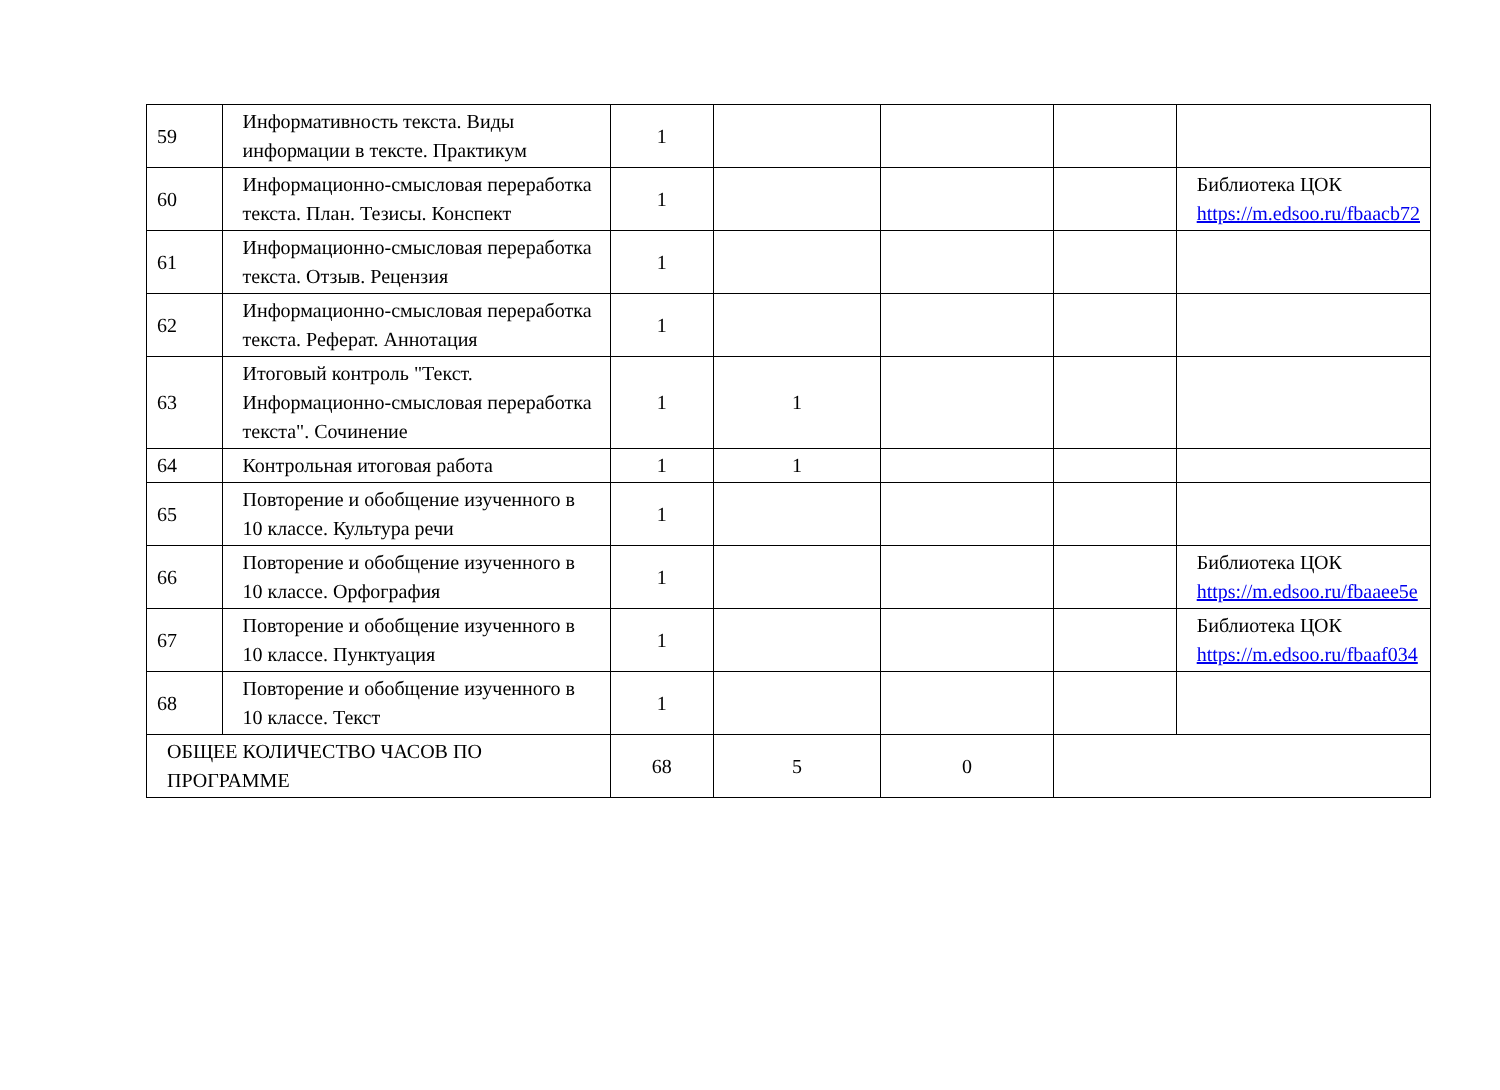| 59 | Информативность текста. Виды информации в тексте. Практикум | 1 | | | | |
| 60 | Информационно-смысловая переработка текста. План. Тезисы. Конспект | 1 | | | | Библиотека ЦОК https://m.edsoo.ru/fbaacb72 |
| 61 | Информационно-смысловая переработка текста. Отзыв. Рецензия | 1 | | | | |
| 62 | Информационно-смысловая переработка текста. Реферат. Аннотация | 1 | | | | |
| 63 | Итоговый контроль "Текст. Информационно-смысловая переработка текста". Сочинение | 1 | 1 | | | |
| 64 | Контрольная итоговая работа | 1 | 1 | | | |
| 65 | Повторение и обобщение изученного в 10 классе. Культура речи | 1 | | | | |
| 66 | Повторение и обобщение изученного в 10 классе. Орфография | 1 | | | | Библиотека ЦОК https://m.edsoo.ru/fbaaee5e |
| 67 | Повторение и обобщение изученного в 10 классе. Пунктуация | 1 | | | | Библиотека ЦОК https://m.edsoo.ru/fbaaf034 |
| 68 | Повторение и обобщение изученного в 10 классе. Текст | 1 | | | | |
| ОБЩЕЕ КОЛИЧЕСТВО ЧАСОВ ПО ПРОГРАММЕ | | 68 | 5 | 0 | | |